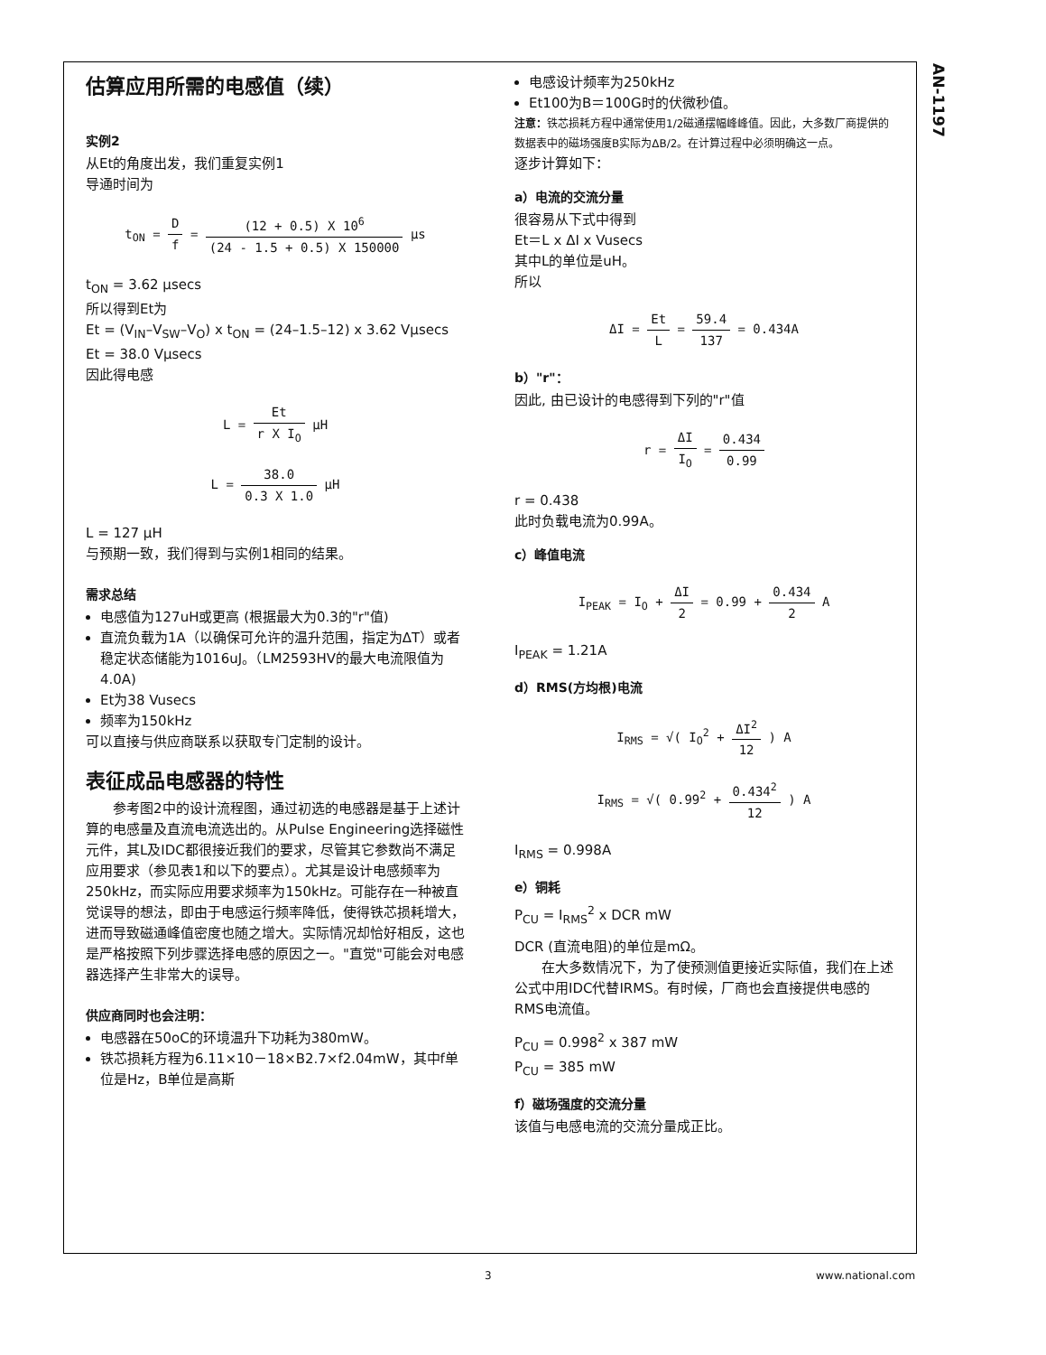AN-1197
估算应用所需的电感值（续）
实例2
从Et的角度出发，我们重复实例1
导通时间为
t<sub>ON</sub> =
Df
=
(12 + 0.5) X 10<sup>6</sup> (24 - 1.5 + 0.5) X 150000
μs
t<sub>ON</sub> = 3.62 μsecs
所以得到Et为
Et = (V<sub>IN</sub>–V<sub>SW</sub>–V<sub>O</sub>) x t<sub>ON</sub> = (24–1.5–12) x 3.62 Vμsecs
Et = 38.0 Vμsecs
因此得电感
L =
Et r X I<sub>O</sub>
μH
L =
38.0 0.3 X 1.0
μH
L = 127 μH
与预期一致，我们得到与实例1相同的结果。
需求总结
电感值为127uH或更高 (根据最大为0.3的"r"值)
直流负载为1A（以确保可允许的温升范围，指定为ΔT）或者稳定状态储能为1016uJ。（LM2593HV的最大电流限值为4.0A)
Et为38 Vusecs
频率为150kHz
可以直接与供应商联系以获取专门定制的设计。
表征成品电感器的特性
参考图2中的设计流程图，通过初选的电感器是基于上述计算的电感量及直流电流选出的。从Pulse Engineering选择磁性元件，其L及IDC都很接近我们的要求，尽管其它参数尚不满足应用要求（参见表1和以下的要点）。尤其是设计电感频率为250kHz，而实际应用要求频率为150kHz。可能存在一种被直觉误导的想法，即由于电感运行频率降低，使得铁芯损耗增大，进而导致磁通峰值密度也随之增大。实际情况却恰好相反，这也是严格按照下列步骤选择电感的原因之一。"直觉"可能会对电感器选择产生非常大的误导。
供应商同时也会注明：
电感器在50oC的环境温升下功耗为380mW。
铁芯损耗方程为6.11×10－18×B2.7×f2.04mW，其中f单位是Hz，B单位是高斯
电感设计频率为250kHz
Et100为B＝100G时的伏微秒值。
注意：铁芯损耗方程中通常使用1/2磁通摆幅峰峰值。因此，大多数厂商提供的数据表中的磁场强度B实际为ΔB/2。在计算过程中必须明确这一点。
逐步计算如下：
a）电流的交流分量
很容易从下式中得到
Et＝L x ΔI x Vusecs
其中L的单位是uH。
所以
ΔI =
Et L
=
59.4 137
= 0.434A
b）"r"：
因此, 由已设计的电感得到下列的"r"值
r =
ΔI I<sub>O</sub>
=
0.434 0.99
r = 0.438
此时负载电流为0.99A。
c）峰值电流
I<sub>PEAK</sub> = I<sub>O</sub> +
ΔI 2
= 0.99 +
0.434 2
A
I<sub>PEAK</sub> = 1.21A
d）RMS(方均根)电流
I<sub>RMS</sub> = √( I<sub>O</sub><sup>2</sup> +
ΔI<sup>2</sup> 12
) A
I<sub>RMS</sub> = √( 0.99<sup>2</sup> +
0.434<sup>2</sup> 12
) A
I<sub>RMS</sub> = 0.998A
e）铜耗
P<sub>CU</sub> = I<sub>RMS</sub><sup>2</sup> x DCR mW
DCR (直流电阻)的单位是mΩ。
在大多数情况下，为了使预测值更接近实际值，我们在上述公式中用IDC代替IRMS。有时候，厂商也会直接提供电感的RMS电流值。
P<sub>CU</sub> = 0.998<sup>2</sup> x 387 mW
P<sub>CU</sub> = 385 mW
f）磁场强度的交流分量
该值与电感电流的交流分量成正比。
3 www.national.com